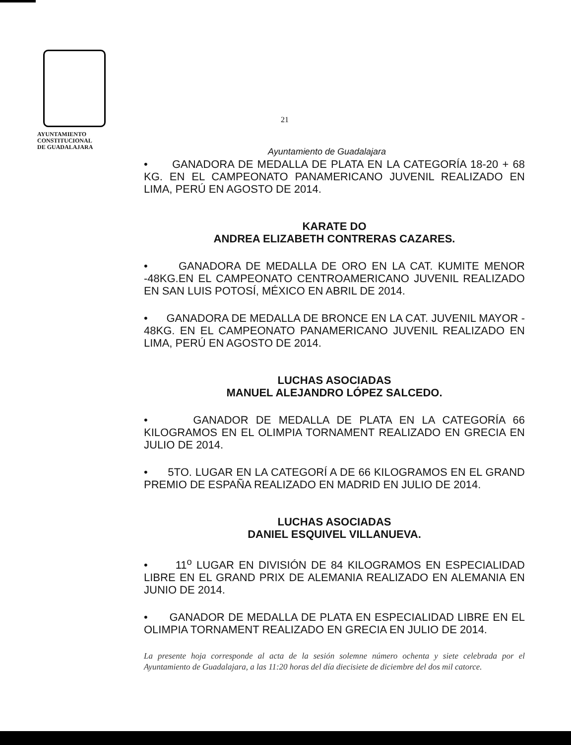AYUNTAMIENTO
CONSTITUCIONAL
DE GUADALAJARA
21
Ayuntamiento de Guadalajara
• GANADORA DE MEDALLA DE PLATA EN LA CATEGORÍA 18-20 + 68 KG. EN EL CAMPEONATO PANAMERICANO JUVENIL REALIZADO EN LIMA, PERÚ EN AGOSTO DE 2014.
KARATE DO
ANDREA ELIZABETH CONTRERAS CAZARES.
• GANADORA DE MEDALLA DE ORO EN LA CAT. KUMITE MENOR -48KG.EN EL CAMPEONATO CENTROAMERICANO JUVENIL REALIZADO EN SAN LUIS POTOSÍ, MÉXICO EN ABRIL DE 2014.
• GANADORA DE MEDALLA DE BRONCE EN LA CAT. JUVENIL MAYOR - 48KG. EN EL CAMPEONATO PANAMERICANO JUVENIL REALIZADO EN LIMA, PERÚ EN AGOSTO DE 2014.
LUCHAS ASOCIADAS
MANUEL ALEJANDRO LÓPEZ SALCEDO.
• GANADOR DE MEDALLA DE PLATA EN LA CATEGORÍA 66 KILOGRAMOS EN EL OLIMPIA TORNAMENT REALIZADO EN GRECIA EN JULIO DE 2014.
• 5TO. LUGAR EN LA CATEGORÍ A DE 66 KILOGRAMOS EN EL GRAND PREMIO DE ESPAÑA REALIZADO EN MADRID EN JULIO DE 2014.
LUCHAS ASOCIADAS
DANIEL ESQUIVEL VILLANUEVA.
• 11<sup>o</sup> LUGAR EN DIVISIÓN DE 84 KILOGRAMOS EN ESPECIALIDAD LIBRE EN EL GRAND PRIX DE ALEMANIA REALIZADO EN ALEMANIA EN JUNIO DE 2014.
• GANADOR DE MEDALLA DE PLATA EN ESPECIALIDAD LIBRE EN EL OLIMPIA TORNAMENT REALIZADO EN GRECIA EN JULIO DE 2014.
La presente hoja corresponde al acta de la sesión solemne número ochenta y siete celebrada por el Ayuntamiento de Guadalajara, a las 11:20 horas del día diecisiete de diciembre del dos mil catorce.